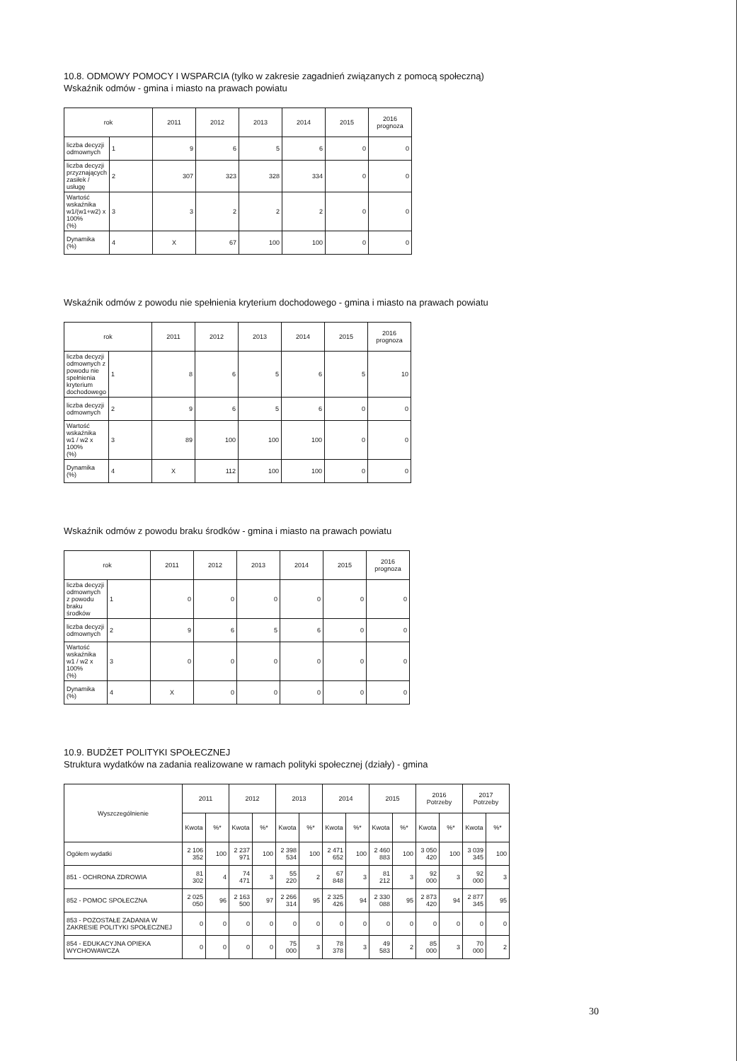10.8. ODMOWY POMOCY I WSPARCIA (tylko w zakresie zagadnień związanych z pomocą społeczną)
Wskaźnik odmów - gmina i miasto na prawach powiatu
| rok | | 2011 | 2012 | 2013 | 2014 | 2015 | 2016 prognoza |
| --- | --- | --- | --- | --- | --- | --- | --- |
| liczba decyzji odmownych | 1 | 9 | 6 | 5 | 6 | 0 | 0 |
| liczba decyzji przyznających zasiłek / usługę | 2 | 307 | 323 | 328 | 334 | 0 | 0 |
| Wartość wskaźnika w1/(w1+w2) x 100% (%) | 3 | 3 | 2 | 2 | 2 | 0 | 0 |
| Dynamika (%) | 4 | X | 67 | 100 | 100 | 0 | 0 |
Wskaźnik odmów z powodu nie spełnienia kryterium dochodowego - gmina i miasto na prawach powiatu
| rok | | 2011 | 2012 | 2013 | 2014 | 2015 | 2016 prognoza |
| --- | --- | --- | --- | --- | --- | --- | --- |
| liczba decyzji odmownych z powodu nie spełnienia kryterium dochodowego | 1 | 8 | 6 | 5 | 6 | 5 | 10 |
| liczba decyzji odmownych | 2 | 9 | 6 | 5 | 6 | 0 | 0 |
| Wartość wskaźnika w1 / w2 x 100% (%) | 3 | 89 | 100 | 100 | 100 | 0 | 0 |
| Dynamika (%) | 4 | X | 112 | 100 | 100 | 0 | 0 |
Wskaźnik odmów z powodu braku środków - gmina i miasto na prawach powiatu
| rok | | 2011 | 2012 | 2013 | 2014 | 2015 | 2016 prognoza |
| --- | --- | --- | --- | --- | --- | --- | --- |
| liczba decyzji odmownych z powodu braku środków | 1 | 0 | 0 | 0 | 0 | 0 | 0 |
| liczba decyzji odmownych | 2 | 9 | 6 | 5 | 6 | 0 | 0 |
| Wartość wskaźnika w1 / w2 x 100% (%) | 3 | 0 | 0 | 0 | 0 | 0 | 0 |
| Dynamika (%) | 4 | X | 0 | 0 | 0 | 0 | 0 |
10.9. BUDŻET POLITYKI SPOŁECZNEJ
Struktura wydatków na zadania realizowane w ramach polityki społecznej (działy) - gmina
| Wyszczególnienie | 2011 | | 2012 | | 2013 | | 2014 | | 2015 | | 2016 Potrzeby | | 2017 Potrzeby | |
| --- | --- | --- | --- | --- | --- | --- | --- | --- | --- | --- | --- | --- | --- | --- |
| | Kwota | %* | Kwota | %* | Kwota | %* | Kwota | %* | Kwota | %* | Kwota | %* | Kwota | %* |
| Ogółem wydatki | 2 106 352 | 100 | 2 237 971 | 100 | 2 398 534 | 100 | 2 471 652 | 100 | 2 460 883 | 100 | 3 050 420 | 100 | 3 039 345 | 100 |
| 851 - OCHRONA ZDROWIA | 81 302 | 4 | 74 471 | 3 | 55 220 | 2 | 67 848 | 3 | 81 212 | 3 | 92 000 | 3 | 92 000 | 3 |
| 852 - POMOC SPOŁECZNA | 2 025 050 | 96 | 2 163 500 | 97 | 2 266 314 | 95 | 2 325 426 | 94 | 2 330 088 | 95 | 2 873 420 | 94 | 2 877 345 | 95 |
| 853 - POZOSTAŁE ZADANIA W ZAKRESIE POLITYKI SPOŁECZNEJ | 0 | 0 | 0 | 0 | 0 | 0 | 0 | 0 | 0 | 0 | 0 | 0 | 0 | 0 |
| 854 - EDUKACYJNA OPIEKA WYCHOWAWCZA | 0 | 0 | 0 | 0 | 75 000 | 3 | 78 378 | 3 | 49 583 | 2 | 85 000 | 3 | 70 000 | 2 |
30